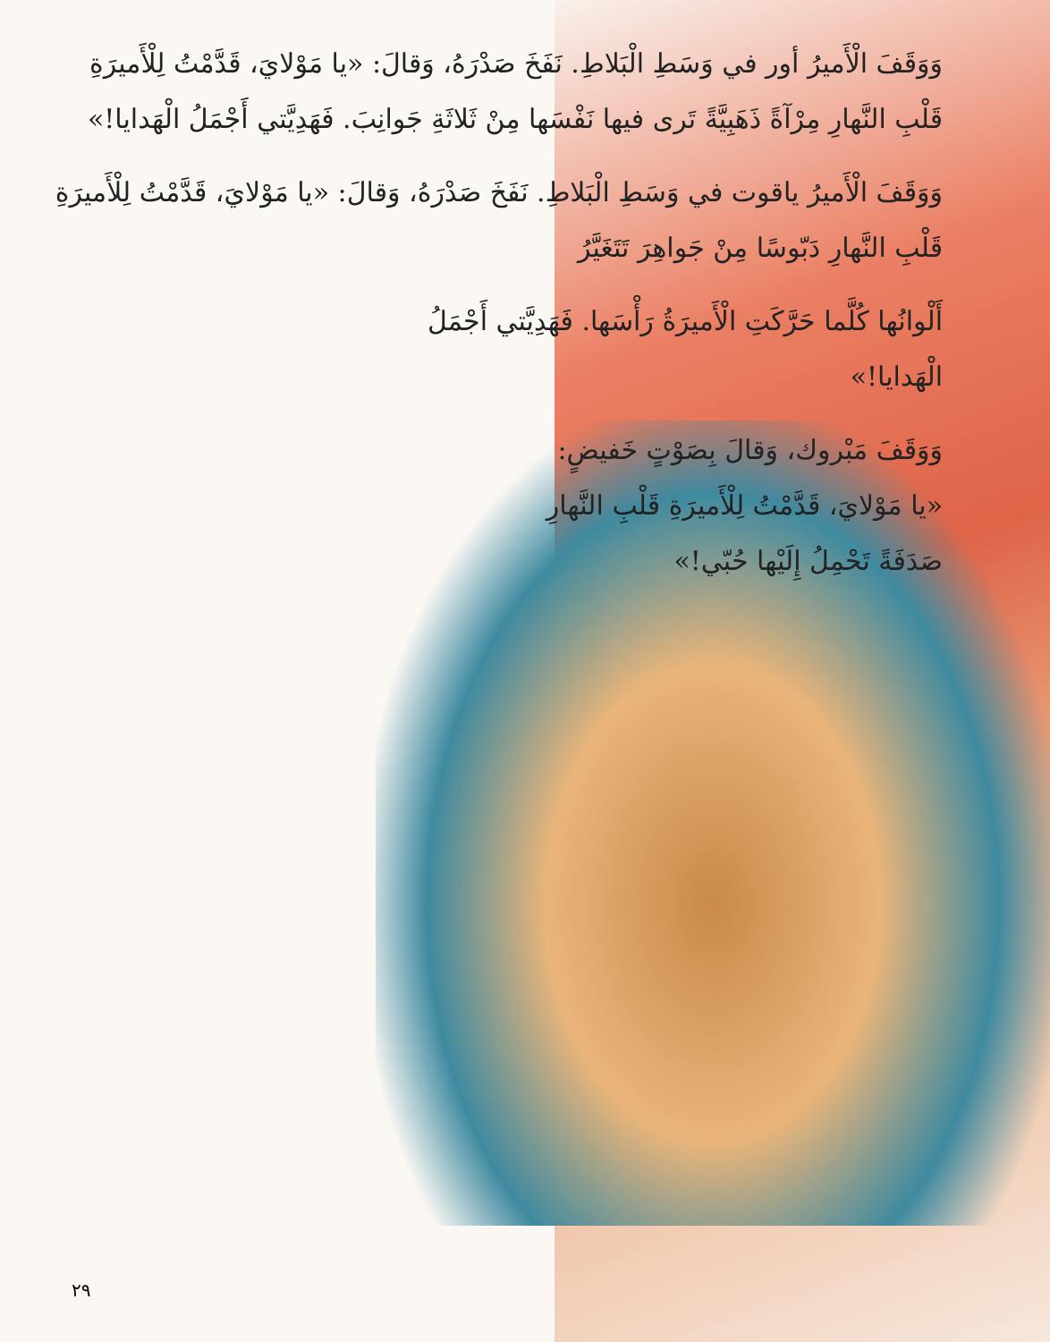وَوَقَفَ الْأَميرُ أور في وَسَطِ الْبَلاطِ. نَفَخَ صَدْرَهُ، وَقالَ: «يا مَوْلايَ، قَدَّمْتُ لِلْأَميرَةِ قَلْبِ النَّهارِ مِرْآةً ذَهَبِيَّةً تَرى فيها نَفْسَها مِنْ ثَلاثَةِ جَوانِبَ. فَهَدِيَّتي أَجْمَلُ الْهَدايا!»
وَوَقَفَ الْأَميرُ ياقوت في وَسَطِ الْبَلاطِ. نَفَخَ صَدْرَهُ، وَقالَ: «يا مَوْلايَ، قَدَّمْتُ لِلْأَميرَةِ قَلْبِ النَّهارِ دَبّوسًا مِنْ جَواهِرَ تَتَغَيَّرُ
أَلْوانُها كُلَّما حَرَّكَتِ الْأَميرَةُ رَأْسَها. فَهَدِيَّتي أَجْمَلُ الْهَدايا!»
وَوَقَفَ مَبْروك، وَقالَ بِصَوْتٍ خَفيضٍ: «يا مَوْلايَ، قَدَّمْتُ لِلْأَميرَةِ قَلْبِ النَّهارِ صَدَفَةً تَحْمِلُ إِلَيْها حُبّي!»
٢٩